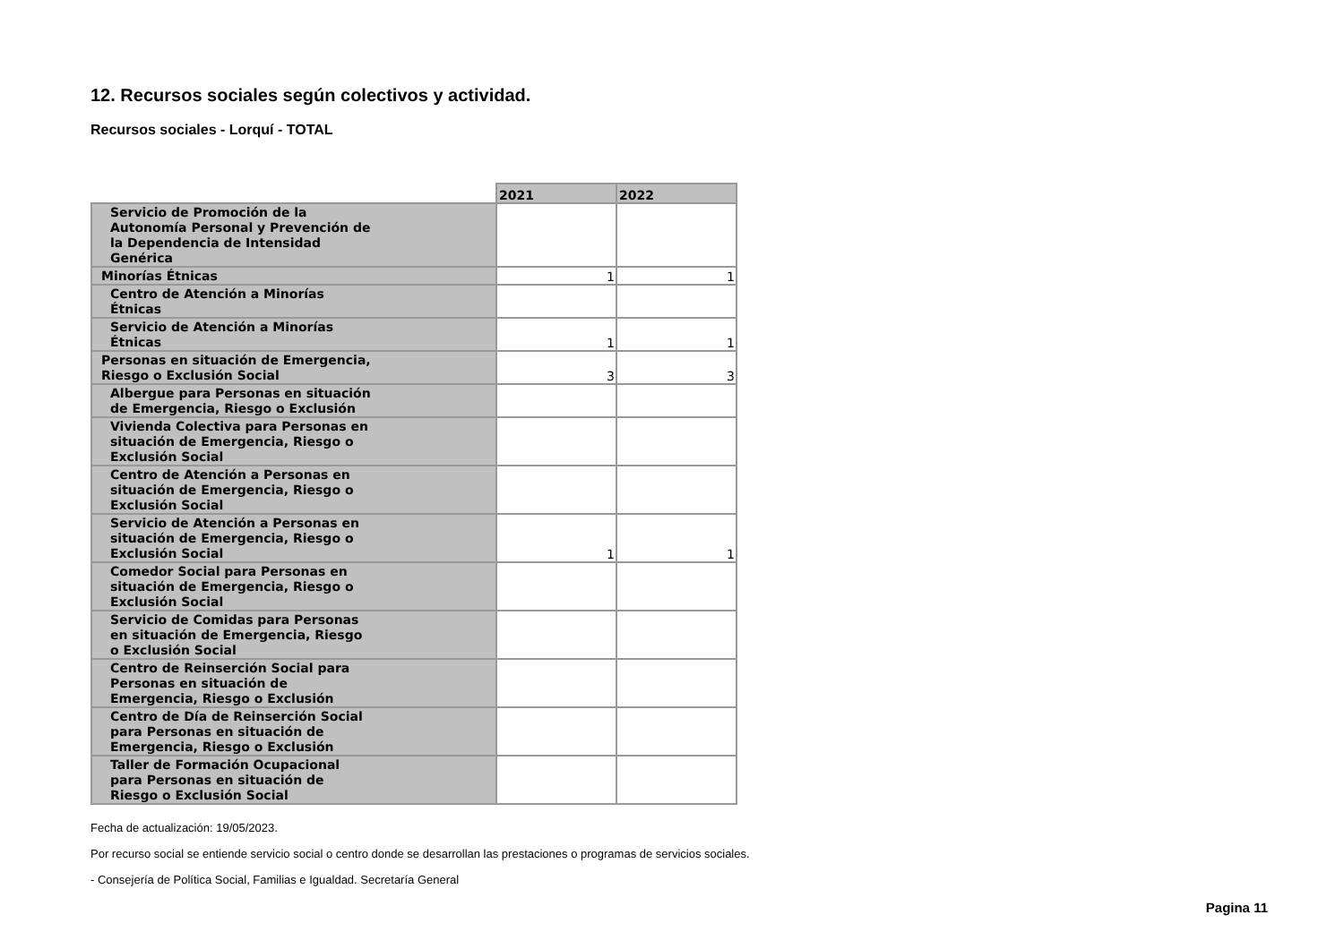12. Recursos sociales según colectivos y actividad.
Recursos sociales - Lorquí - TOTAL
| | 2021 | 2022 |
| Servicio de Promoción de la Autonomía Personal y Prevención de la Dependencia de Intensidad Genérica | | |
| Minorías Étnicas | 1 | 1 |
| Centro de Atención a Minorías Étnicas | | |
| Servicio de Atención a Minorías Étnicas | 1 | 1 |
| Personas en situación de Emergencia, Riesgo o Exclusión Social | 3 | 3 |
| Albergue para Personas en situación de Emergencia, Riesgo o Exclusión | | |
| Vivienda Colectiva para Personas en situación de Emergencia, Riesgo o Exclusión Social | | |
| Centro de Atención a Personas en situación de Emergencia, Riesgo o Exclusión Social | | |
| Servicio de Atención a Personas en situación de Emergencia, Riesgo o Exclusión Social | 1 | 1 |
| Comedor Social para Personas en situación de Emergencia, Riesgo o Exclusión Social | | |
| Servicio de Comidas para Personas en situación de Emergencia, Riesgo o Exclusión Social | | |
| Centro de Reinserción Social para Personas en situación de Emergencia, Riesgo o Exclusión | | |
| Centro de Día de Reinserción Social para Personas en situación de Emergencia, Riesgo o Exclusión | | |
| Taller de Formación Ocupacional para Personas en situación de Riesgo o Exclusión Social | | |
Fecha de actualización: 19/05/2023.
Por recurso social se entiende servicio social o centro donde se desarrollan las prestaciones o programas de servicios sociales.
- Consejería de Política Social, Familias e Igualdad. Secretaría General
Pagina 11